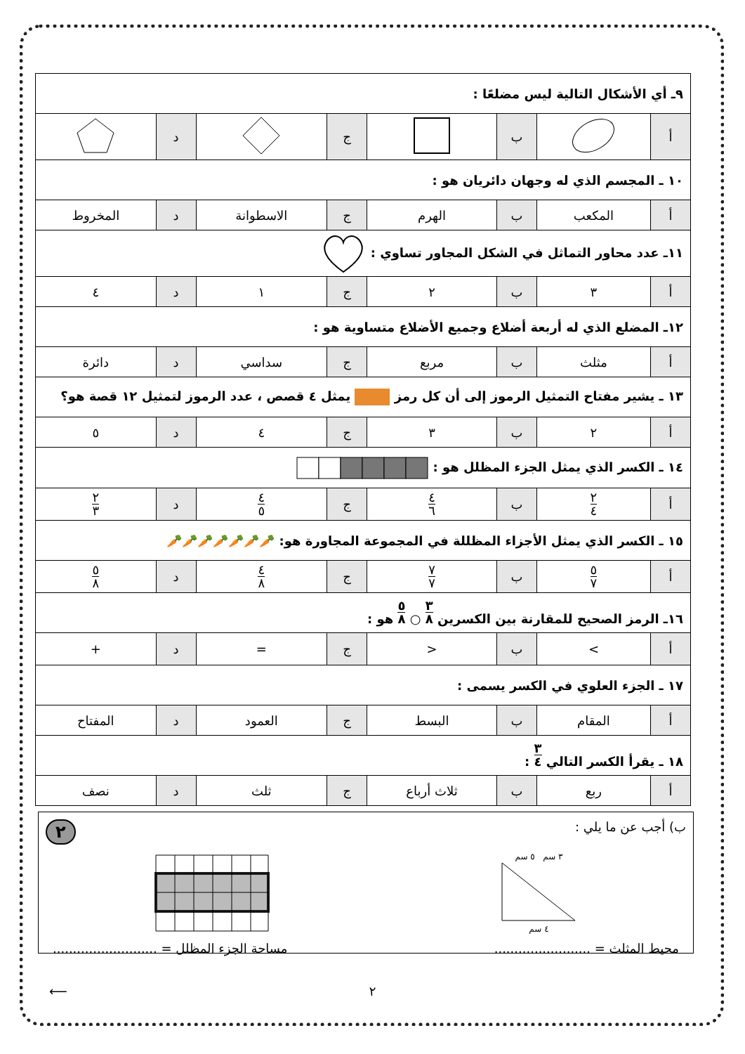| ٩ـ أي الأشكال التالية ليس مضلعًا : | | | | | | | |
| أ | | ب | | ج | | د | |
| ١٠ ـ المجسم الذي له وجهان دائريان هو : | | | | | | | |
| أ | المكعب | ب | الهرم | ج | الاسطوانة | د | المخروط |
| ١١ـ عدد محاور التماثل في الشكل المجاور تساوي : | | | | | | | |
| أ | ٣ | ب | ٢ | ج | ١ | د | ٤ |
| ١٢ـ المضلع الذي له أربعة أضلاع وجميع الأضلاع متساوية هو : | | | | | | | |
| أ | مثلث | ب | مربع | ج | سداسي | د | دائرة |
| ١٣ ـ يشير مفتاح التمثيل الرموز إلى أن كل رمز يمثل ٤ قصص ، عدد الرموز لتمثيل ١٢ قصة هو؟ | | | | | | | |
| أ | ٢ | ب | ٣ | ج | ٤ | د | ٥ |
| ١٤ ـ الكسر الذي يمثل الجزء المظلل هو : | | | | | | | |
| أ | ٢ ٤ | ب | ٤ ٦ | ج | ٤ ٥ | د | ٢ ٣ |
| ١٥ ـ الكسر الذي يمثل الأجزاء المظللة في المجموعة المجاورة هو: 🥕🥕🥕🥕🥕🥕🥕 | | | | | | | |
| أ | ٥ ٧ | ب | ٧ ٧ | ج | ٤ ٨ | د | ٥ ٨ |
| ١٦ـ الرمز الصحيح للمقارنة بين الكسرين ٣ ٨ ○ ٥ ٨ هو : | | | | | | | |
| أ | > | ب | < | ج | = | د | + |
| ١٧ ـ الجزء العلوي في الكسر يسمى : | | | | | | | |
| أ | المقام | ب | البسط | ج | العمود | د | المفتاح |
| ١٨ ـ يقرأ الكسر التالي ٣ ٤ : | | | | | | | |
| أ | ربع | ب | ثلاث أرباع | ج | ثلث | د | نصف |
ب) أجب عن ما يلي :
٢
٣ سم ٥ سم
٤ سم
محيط المثلث = ........................
مساحة الجزء المظلل = ..........................
٢ ⟵